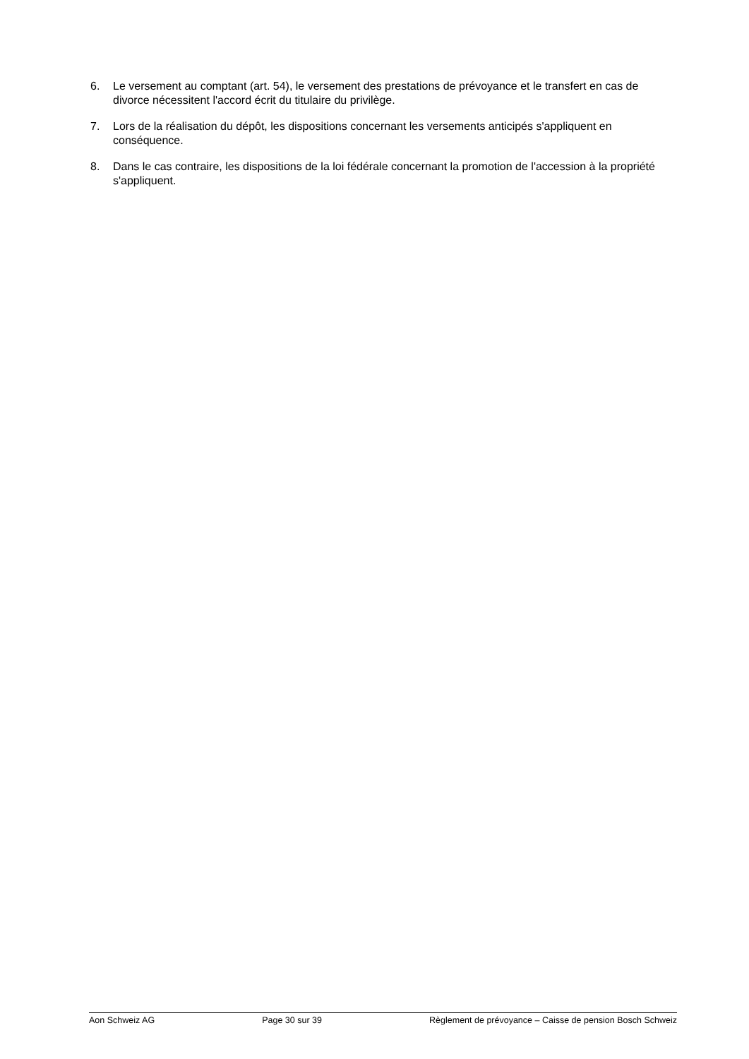6. Le versement au comptant (art. 54), le versement des prestations de prévoyance et le transfert en cas de divorce nécessitent l'accord écrit du titulaire du privilège.
7. Lors de la réalisation du dépôt, les dispositions concernant les versements anticipés s'appliquent en conséquence.
8. Dans le cas contraire, les dispositions de la loi fédérale concernant la promotion de l'accession à la propriété s'appliquent.
Aon Schweiz AG Page 30 sur 39 Règlement de prévoyance – Caisse de pension Bosch Schweiz